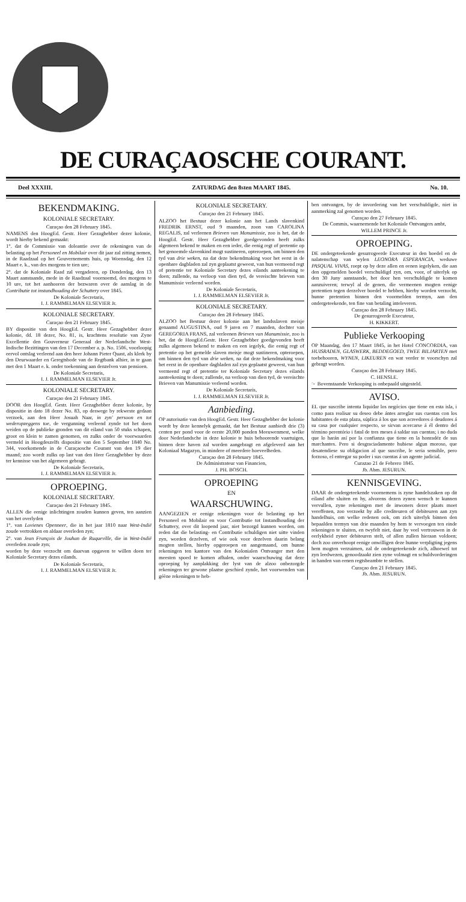DE CURAÇAOSCHE COURANT.
Deel XXXIII. ZATURDAG den 8sten MAART 1845. No. 10.
BEKENDMAKING.
KOLONIALE SECRETARY.
Curaçao den 28 February 1845.
NAMENS den HoogEd. Gestr. Heer Gezaghebber dezer kolonie, wordt hierby bekend gemaakt:
1°. dat de Commissie van doleantie over de rekeningen van de belasting op het Personeel en Mobilair over dit jaar zal zitting nemen, in de Raadzaal op het Gouvernements huis, op Woensdag, den 12 Maart e. k., van des morgens te tien ure;
2°. dat de Koloniale Raad zal vergaderen, op Donderdag, den 13 Maart aanstaande, mede in de Raadzaal voornoemd, des morgens te 10 ure, tot het aanhooren der bezwaren over de aanslag in de Contributie tot instandhouding der Schuttery over 1845.
De Koloniale Secretaris,
I. J. RAMMELMAN ELSEVIER Jr.
KOLONIALE SECRETARY.
Curaçao den 21 February 1845.
BY dispositie van den HoogEd. Gestr. Heer Gezaghebber dezer kolonie, dd. 18 dezer, No. 81, is, krachtens resolutie van Zyne Excellentie den Gouverneur Generaal der Nederlandsche West-Indische Bezittingen van den 17 December a. p. No. 1506, voorloopig eervol ontslag verleend aan den heer Johann Pieter Quast, als klerk by den Deurwaarder en Geregtsbode van de Regtbank alhier, in te gaan met den 1 Maart e. k. onder toekenning aan denzelven van pensioen.
De Koloniale Secretaris,
I. J. RAMMELMAN ELSEVIER Jr.
KOLONIALE SECRETARY.
Curaçao den 21 February 1845.
DOOR den HoogEd. Gestr. Heer Gezaghebber dezer kolonie, by dispositie in dato 18 dezer No. 83, op deswege by rekweste gedaan verzoek, aan den Heer Josuah Naar, in zyn' persoon en tot wederopzeggens toe, de vergunning verleend zynde tot het doen weiden op de publieke gronden van dit eiland van 50 stuks schapen, groot en klein te zamen genomen, en zulks onder de voorwaarden vermeld in Hoogdeszelfs dispositie van den 5 September 1840 No. 344, voorkomende in de Curaçaosche Courant van den 19 dier maand; zoo wordt zulks op last van den Heer Gezaghebber by deze ter kennisse van het algemeen gebragt.
De Koloniale Secretaris,
I. J. RAMMELMAN ELSEVIER Jr.
OPROEPING.
KOLONIALE SECRETARY.
Curaçao den 21 February 1845.
ALLEN die eenige inlichtingen zouden kunnen geven, ten aanzien van het overlyden
1°. van Lovienes Openneer, die in het jaar 1810 naar West-Indië zoude vertrokken en aldaar overleden zyn;
2°. van Jean François de Jouhan de Ruqueville, die in West-Indië overleden zoude zyn;
worden by deze verzocht om daarvan opgaven te willen doen ter Koloniale Secretary dezes eilands.
De Koloniale Secretaris,
I. J. RAMMELMAN ELSEVIER Jr.
KOLONIALE SECRETARY.
Curaçao den 21 February 1845.
ALZOO het Bestuur dezer kolonie aan het Lands slavenkind FREDRIK ERNST, oud 9 maanden, zoon van CAROLINA REGALIS, zal verleenen Brieven van Manumissie, zoo is het, dat de HoogEd. Gestr. Heer Gezaghebber goedgevonden heeft zulks algemeen bekend te maken en een ieder, die eenig regt of pretentie op het genoemde slavenkind mogt sustineren, opteroepen, om binnen den tyd van drie weken, na dat deze bekendmaking voor het eerst in de openbare dagbladen zal zyn geplaatst geweest, van hun vermeend regt of pretentie ter Koloniale Secretary dezes eilands aanteekening te doen; zullende, na verloop van dien tyd, de vereischte brieven van Manumissie verleend worden.
De Koloniale Secretaris,
I. J. RAMMELMAN ELSEVIER Jr.
KOLONIALE SECRETARY.
Curaçao den 28 February 1845.
ALZOO het Bestuur dezer kolonie aan het landsslaven meisje genaamd AUGUSTINA, oud 9 jaren en 7 maanden, dochter van GEREGORIA FRANS, zal verleenen Brieven van Manumissie, zoo is het, dat de HoogEd.Gestr. Heer Gezaghebber goedgevonden heeft zulks algemeen bekend te maken en een iegelyk, die eenig regt of pretentie op het gemelde slaven meisje mogt sustineren, opteroepen, om binnen den tyd van drie weken, na dat deze bekendmaking voor het eerst in de openbare dagbladen zal zyn geplaatst geweest, van hun vermeend regt of pretentie ter Koloniale Secretary dezes eilands aanteekening te doen; zullende, na verloop van dien tyd, de vereischte Brieven van Manumissie verleend worden.
De Koloniale Secretaris,
I. J. RAMMELMAN ELSEVIER Jr.
Aanbieding.
OP autorisatie van den HoogEd. Gestr. Heer Gezaghebber der kolonie wordt by deze kennelyk gemaakt, dat het Bestuur aanbiedt drie (3) centen per pond voor de eerste 20,000 ponden Meeuwenmest, welke door Nederlandsche in deze kolonie te huis behoorende vaartuigen, binnen deze haven zal worden aangebragt en afgeleverd aan het Koloniaal Magazyn, in mindere of meerdere hoeveelheden.
Curaçao den 28 February 1845.
De Administrateur van Financien,
J. PH. BOSCH.
OPROEPING
EN
WAARSCHUWING.
AANGEZIEN er eenige rekeningen voor de belasting op het Personeel en Mobilair en voor Contributie tot Instandhouding der Schuttery, over dit loopend jaar, niet bezorgd kunnen worden, om reden dat die belasting- en Contributie schuldigen niet uitte vinden zyn, worden dezelven, of wie ook voor dezelven daarin belang mogten stellen, hierby opgeroepen en aangemaand, om hunne rekeningen ten kantore van den Kolonialen Ontvanger met den meesten spoed te komen afhalen, onder waarschuwing dat deze oproeping by aanplakking der lyst van de alzoo onbezorgde rekeningen ter gewone plaatse geschied zynde, het voorwenden van géène rekeningen te heb-
ben ontvangen, by de invordering van het verschuldigde, niet in aanmerking zal genomen worden.
Curaçao den 27 February 1845.
De Commis, waarnemende het Koloniale Ontvangers ambt,
WILLEM PRINCE Jr.
OPROEPING.
DE ondergeteekende gesurrogeerde Executeur in den boedel en de nalatenschap van wylen LEONORA ESPERANCIA, weduwe PASQUAL VIVAS, roept op by deze allen en eenen iegelyken, die aan den opgemelden boedel verschuldigd zyn, om, voor, of uiterlyk op den 30 Juny aanstaande, het door hen verschuldigde te komen aanzuiveren; terwyl al de genen, die vermeenen mogten eenige pretentien tegen derzelver boedel te hebben, hierby worden verzocht, hunne pretentien binnen den voormelden termyn, aan den ondergeteekende, ten fine van betaling inteleveren.
Curaçao den 28 February 1845.
De gesurrogeerde Executeur,
H. KIKKERT.
Publieke Verkooping
OP Maandag, den 17 Maart 1845, in het Hotel CONCORDIA, van HUISRADEN, GLASWERK, BEDDEGOED, TWEE BILJARTEN met toebehooren, WYNEN, LIKEUREN en wat verder te voorschyn zal gebragt worden.
Curaçao den 28 February 1845.
C. HENSLE.
☞ Bovenstaande Verkooping is onbepaald uitgesteld.
AVISO.
EL que suscribe intenta liquidar los negócios que tiene en esta isla, i como para realisar su deseo debe ántes arreglar sus cuentas con los habitantes de esta plaza, súplica á los que son acreedores ó deudores á su casa por cualquier respecto, se sirvan acercarse á él dentro del término perentório i fatal de tres meses á saldar sus cuentas; i no duda que lo harán así por la confianza que tiene en la honradéz de sus marchantes. Pero si desgraciadamente hubiese algun moroso, que desatendiese su obligacion al que suscribe, le seria sensible, pero forzoso, el entregar su poder i sus cuentas á un agente judicial.
Curazao 21 de Febrero 1845.
Jb. Abm. JESURUN.
KENNISGEVING.
DAAR de ondergeteekende voornemens is zyne handelszaken op dit eiland afte sluiten en hy, alvorens dezen zynen wensch te kunnen vervullen, zyne rekeningen met de inwoners dezer plaats moet vereffenen, zoo verzoekt hy alle crediteuren of debiteuren aan zyn handelhuis, om welke redenen ook, om zich uiterlyk binnen den bepaalden termyn van drie maanden by hem te vervoegen ten einde rekeningen te sluiten, en twyfelt niet, daar hy veel vertrouwen in de eerlykheid zyner debiteuren stelt, of allen zullen hieraan voldoen; doch zoo onverhoopt eenige onwilligen deze hunne verpligting jegens hem mogten verzuimen, zal de ondergeteekende zich, alhoewel tot zyn leedwezen, genoodzaakt zien zyne volmagt en schuldvorderingen in handen van eenen regtsbeambte te stellen.
Curaçao den 21 February 1845.
Jb. Abm. JESURUN.